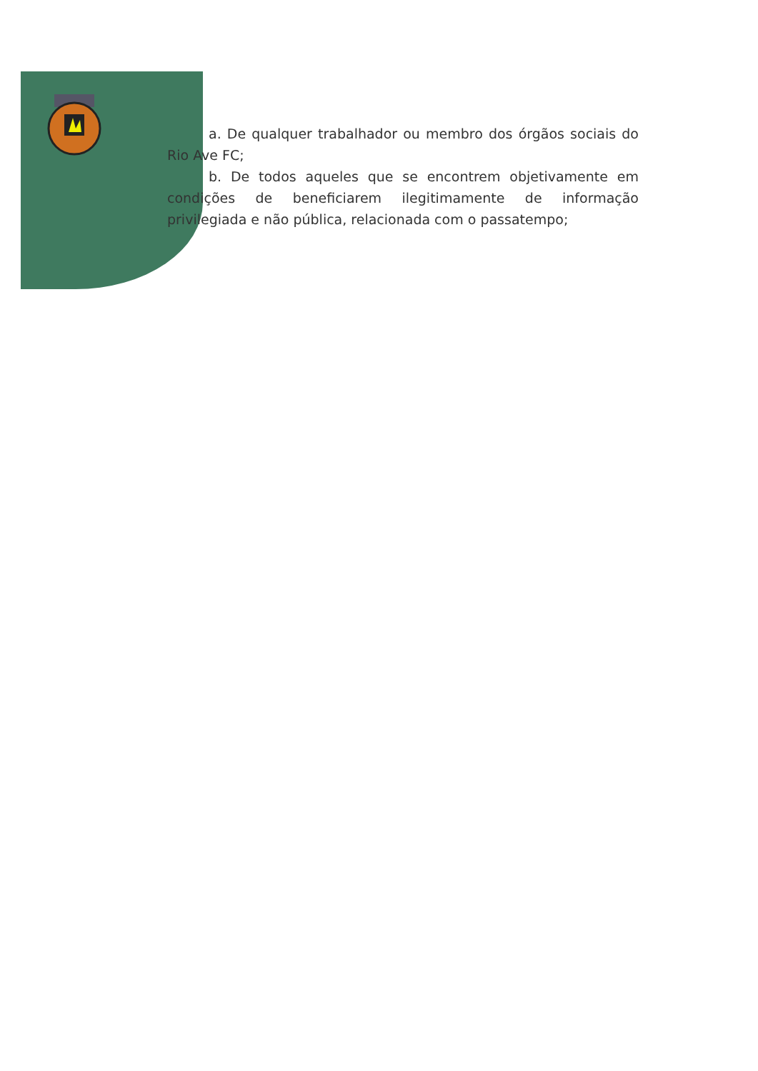a. De qualquer trabalhador ou membro dos órgãos sociais do Rio Ave FC;
b. De todos aqueles que se encontrem objetivamente em condições de beneficiarem ilegitimamente de informação privilegiada e não pública, relacionada com o passatempo;